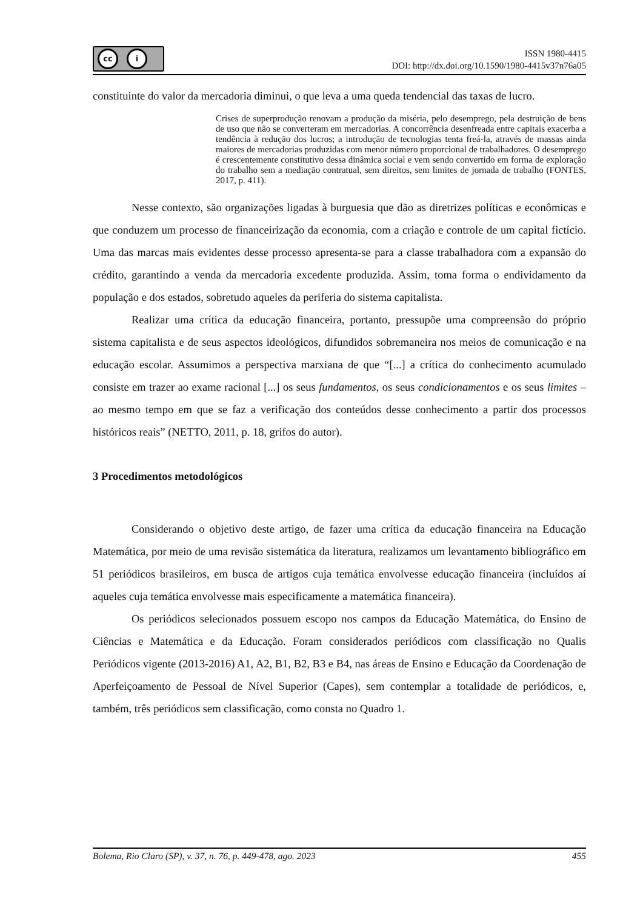cc i
ISSN 1980-4415
DOI: http://dx.doi.org/10.1590/1980-4415v37n76a05
constituinte do valor da mercadoria diminui, o que leva a uma queda tendencial das taxas de lucro.
Crises de superprodução renovam a produção da miséria, pelo desemprego, pela destruição de bens de uso que não se converteram em mercadorias. A concorrência desenfreada entre capitais exacerba a tendência à redução dos lucros; a introdução de tecnologias tenta freá-la, através de massas ainda maiores de mercadorias produzidas com menor número proporcional de trabalhadores. O desemprego é crescentemente constitutivo dessa dinâmica social e vem sendo convertido em forma de exploração do trabalho sem a mediação contratual, sem direitos, sem limites de jornada de trabalho (FONTES, 2017, p. 411).
Nesse contexto, são organizações ligadas à burguesia que dão as diretrizes políticas e econômicas e que conduzem um processo de financeirização da economia, com a criação e controle de um capital fictício. Uma das marcas mais evidentes desse processo apresenta-se para a classe trabalhadora com a expansão do crédito, garantindo a venda da mercadoria excedente produzida. Assim, toma forma o endividamento da população e dos estados, sobretudo aqueles da periferia do sistema capitalista.
Realizar uma crítica da educação financeira, portanto, pressupõe uma compreensão do próprio sistema capitalista e de seus aspectos ideológicos, difundidos sobremaneira nos meios de comunicação e na educação escolar. Assumimos a perspectiva marxiana de que “[...] a crítica do conhecimento acumulado consiste em trazer ao exame racional [...] os seus fundamentos, os seus condicionamentos e os seus limites – ao mesmo tempo em que se faz a verificação dos conteúdos desse conhecimento a partir dos processos históricos reais” (NETTO, 2011, p. 18, grifos do autor).
3 Procedimentos metodológicos
Considerando o objetivo deste artigo, de fazer uma crítica da educação financeira na Educação Matemática, por meio de uma revisão sistemática da literatura, realizamos um levantamento bibliográfico em 51 periódicos brasileiros, em busca de artigos cuja temática envolvesse educação financeira (incluídos aí aqueles cuja temática envolvesse mais especificamente a matemática financeira).
Os periódicos selecionados possuem escopo nos campos da Educação Matemática, do Ensino de Ciências e Matemática e da Educação. Foram considerados periódicos com classificação no Qualis Periódicos vigente (2013-2016) A1, A2, B1, B2, B3 e B4, nas áreas de Ensino e Educação da Coordenação de Aperfeiçoamento de Pessoal de Nível Superior (Capes), sem contemplar a totalidade de periódicos, e, também, três periódicos sem classificação, como consta no Quadro 1.
Bolema, Rio Claro (SP), v. 37, n. 76, p. 449-478, ago. 2023 455